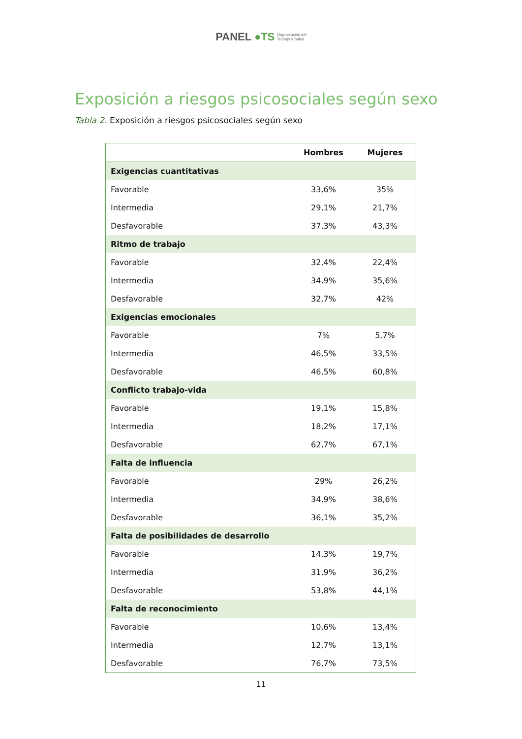PANEL ●TS Organización del
Trabajo y Salud
Exposición a riesgos psicosociales según sexo
Tabla 2. Exposición a riesgos psicosociales según sexo
| | Hombres | Mujeres |
| --- | --- | --- |
| Exigencias cuantitativas | | |
| Favorable | 33,6% | 35% |
| Intermedia | 29,1% | 21,7% |
| Desfavorable | 37,3% | 43,3% |
| Ritmo de trabajo | | |
| Favorable | 32,4% | 22,4% |
| Intermedia | 34,9% | 35,6% |
| Desfavorable | 32,7% | 42% |
| Exigencias emocionales | | |
| Favorable | 7% | 5,7% |
| Intermedia | 46,5% | 33,5% |
| Desfavorable | 46,5% | 60,8% |
| Conflicto trabajo-vida | | |
| Favorable | 19,1% | 15,8% |
| Intermedia | 18,2% | 17,1% |
| Desfavorable | 62,7% | 67,1% |
| Falta de influencia | | |
| Favorable | 29% | 26,2% |
| Intermedia | 34,9% | 38,6% |
| Desfavorable | 36,1% | 35,2% |
| Falta de posibilidades de desarrollo | | |
| Favorable | 14,3% | 19,7% |
| Intermedia | 31,9% | 36,2% |
| Desfavorable | 53,8% | 44,1% |
| Falta de reconocimiento | | |
| Favorable | 10,6% | 13,4% |
| Intermedia | 12,7% | 13,1% |
| Desfavorable | 76,7% | 73,5% |
11